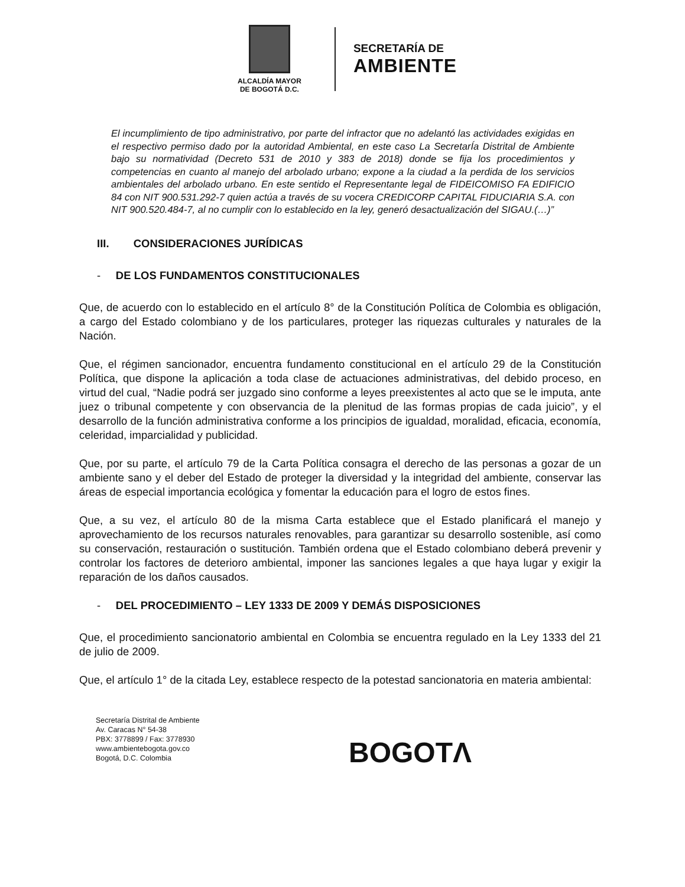ALCALDÍA MAYOR
DE BOGOTÁ D.C.
SECRETARÍA DE
AMBIENTE
El incumplimiento de tipo administrativo, por parte del infractor que no adelantó las actividades exigidas en el respectivo permiso dado por la autoridad Ambiental, en este caso La SecretarÍa Distrital de Ambiente bajo su normatividad (Decreto 531 de 2010 y 383 de 2018) donde se fija los procedimientos y competencias en cuanto al manejo del arbolado urbano; expone a la ciudad a la perdida de los servicios ambientales del arbolado urbano. En este sentido el Representante legal de FIDEICOMISO FA EDIFICIO 84 con NIT 900.531.292-7 quien actúa a través de su vocera CREDICORP CAPITAL FIDUCIARIA S.A. con NIT 900.520.484-7, al no cumplir con lo establecido en la ley, generó desactualización del SIGAU.(…)”
III. CONSIDERACIONES JURÍDICAS
- DE LOS FUNDAMENTOS CONSTITUCIONALES
Que, de acuerdo con lo establecido en el artículo 8° de la Constitución Política de Colombia es obligación, a cargo del Estado colombiano y de los particulares, proteger las riquezas culturales y naturales de la Nación.
Que, el régimen sancionador, encuentra fundamento constitucional en el artículo 29 de la Constitución Política, que dispone la aplicación a toda clase de actuaciones administrativas, del debido proceso, en virtud del cual, “Nadie podrá ser juzgado sino conforme a leyes preexistentes al acto que se le imputa, ante juez o tribunal competente y con observancia de la plenitud de las formas propias de cada juicio”, y el desarrollo de la función administrativa conforme a los principios de igualdad, moralidad, eficacia, economía, celeridad, imparcialidad y publicidad.
Que, por su parte, el artículo 79 de la Carta Política consagra el derecho de las personas a gozar de un ambiente sano y el deber del Estado de proteger la diversidad y la integridad del ambiente, conservar las áreas de especial importancia ecológica y fomentar la educación para el logro de estos fines.
Que, a su vez, el artículo 80 de la misma Carta establece que el Estado planificará el manejo y aprovechamiento de los recursos naturales renovables, para garantizar su desarrollo sostenible, así como su conservación, restauración o sustitución. También ordena que el Estado colombiano deberá prevenir y controlar los factores de deterioro ambiental, imponer las sanciones legales a que haya lugar y exigir la reparación de los daños causados.
- DEL PROCEDIMIENTO – LEY 1333 DE 2009 Y DEMÁS DISPOSICIONES
Que, el procedimiento sancionatorio ambiental en Colombia se encuentra regulado en la Ley 1333 del 21 de julio de 2009.
Que, el artículo 1° de la citada Ley, establece respecto de la potestad sancionatoria en materia ambiental:
Secretaría Distrital de Ambiente
Av. Caracas N° 54-38
PBX: 3778899 / Fax: 3778930
www.ambientebogota.gov.co
Bogotá, D.C. Colombia
BOGOTΛ